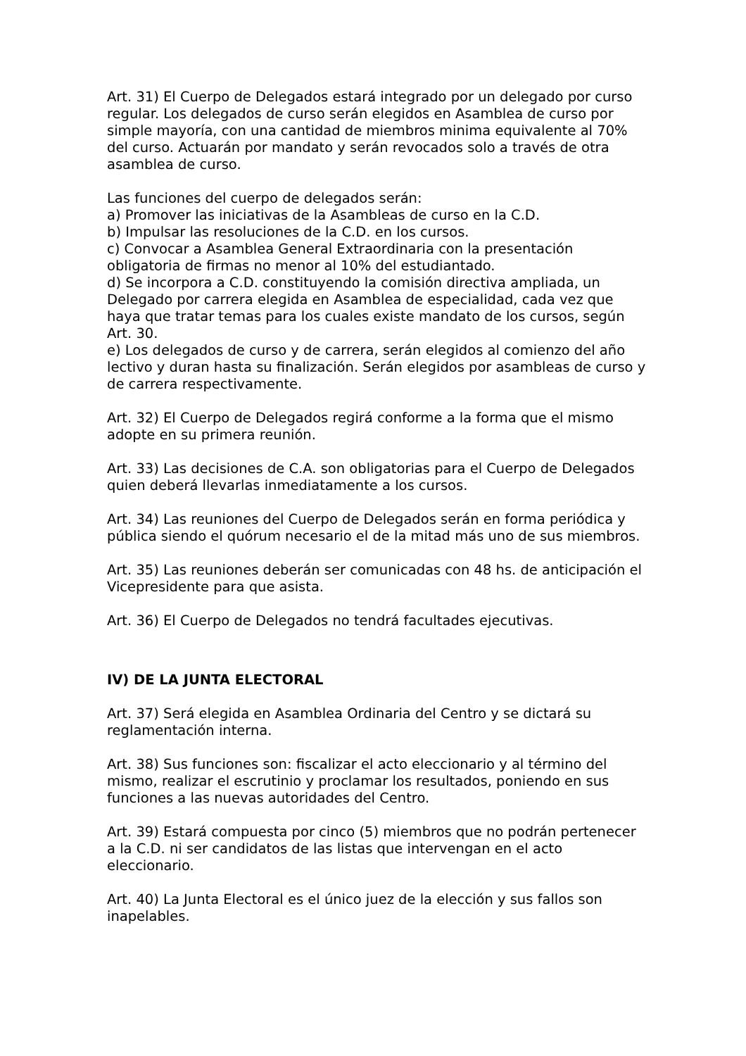Art. 31) El Cuerpo de Delegados estará integrado por un delegado por curso regular. Los delegados de curso serán elegidos en Asamblea de curso por simple mayoría, con una cantidad de miembros minima equivalente al 70% del curso. Actuarán por mandato y serán revocados solo a través de otra asamblea de curso.
Las funciones del cuerpo de delegados serán:
a) Promover las iniciativas de la Asambleas de curso en la C.D.
b) Impulsar las resoluciones de la C.D. en los cursos.
c) Convocar a Asamblea General Extraordinaria con la presentación obligatoria de firmas no menor al 10% del estudiantado.
d) Se incorpora a C.D. constituyendo la comisión directiva ampliada, un Delegado por carrera elegida en Asamblea de especialidad, cada vez que haya que tratar temas para los cuales existe mandato de los cursos, según Art. 30.
e) Los delegados de curso y de carrera, serán elegidos al comienzo del año lectivo y duran hasta su finalización. Serán elegidos por asambleas de curso y de carrera respectivamente.
Art. 32) El Cuerpo de Delegados regirá conforme a la forma que el mismo adopte en su primera reunión.
Art. 33) Las decisiones de C.A. son obligatorias para el Cuerpo de Delegados quien deberá llevarlas inmediatamente a los cursos.
Art. 34) Las reuniones del Cuerpo de Delegados serán en forma periódica y pública siendo el quórum necesario el de la mitad más uno de sus miembros.
Art. 35) Las reuniones deberán ser comunicadas con 48 hs. de anticipación el Vicepresidente para que asista.
Art. 36) El Cuerpo de Delegados no tendrá facultades ejecutivas.
IV) DE LA JUNTA ELECTORAL
Art. 37) Será elegida en Asamblea Ordinaria del Centro y se dictará su reglamentación interna.
Art. 38) Sus funciones son: fiscalizar el acto eleccionario y al término del mismo, realizar el escrutinio y proclamar los resultados, poniendo en sus funciones a las nuevas autoridades del Centro.
Art. 39) Estará compuesta por cinco (5) miembros que no podrán pertenecer a la C.D. ni ser candidatos de las listas que intervengan en el acto eleccionario.
Art. 40) La Junta Electoral es el único juez de la elección y sus fallos son inapelables.